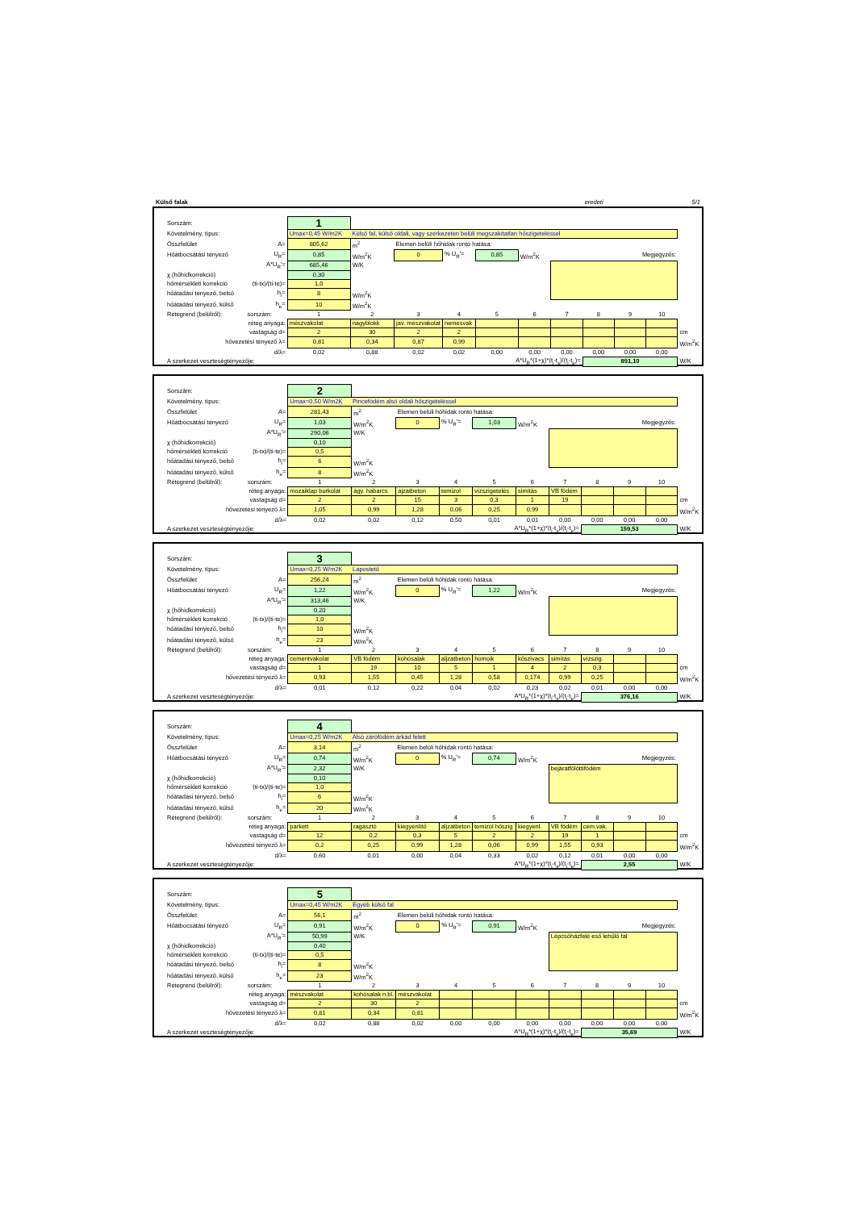Külső falak eredeti 5/1
| Sorszám: | | 1 | | | | | | | | | | |
| Követelmény, típus: | | Umax=0,45 W/m2K Külső fal, külső oldali, vagy szerkezeten belüli megszakítatlan hőszigeteléssel | | | | | | | | | | |
| Összfelület | A= | 805,62 | m<sup>2</sup> | Elemen belüli hőhidak rontó hatása: | | | | | | | | |
| Hőátbocsátási tényező | U<sub>R</sub>= | 0,85 | W/m<sup>2</sup>K | 0 | % U<sub>R</sub>'= | 0,85 | W/m<sup>2</sup>K | Megjegyzés: | | | | |
| | A*U<sub>R</sub>'= | 685,46 | W/K | | | | | | | | | |
| χ (hőhídkorrekció) | | 0,30 | | | | | | | | | | |
| hőmérsékleti korrekció | (ti-tx)/(ti-te)= | 1,0 | | | | | | | | | | |
| hőátadási tényező, belső | h<sub>i</sub>= | 8 | W/m<sup>2</sup>K | | | | | | | | | |
| hőátadási tényező, külső | h<sub>e</sub>= | 10 | W/m<sup>2</sup>K | | | | | | | | | |
| Rétegrend (belülről): | sorszám: | 1 | 2 | 3 | 4 | 5 | 6 | 7 | 8 | 9 | 10 | |
| réteg anyaga: | | mészvakolat | nagyblokk | jav. mészvakolat | nemesvak | | | | | | | |
| vastagság d= | | 2 | 30 | 2 | 2 | | | | | | | cm |
| hővezetési tényező λ= | | 0,81 | 0,34 | 0,87 | 0,99 | | | | | | | W/m<sup>2</sup>K |
| d/λ= | | 0,02 | 0,88 | 0,02 | 0,02 | 0,00 | 0,00 | 0,00 | 0,00 | 0,00 | 0,00 | |
| A szerkezet veszteségtényezője: | | A*U<sub>R</sub>*(1+χ)*(t<sub>i</sub>-t<sub>x</sub>)/(t<sub>i</sub>-t<sub>e</sub>)= | | | | | | | 891,10 | | | W/K |
| Sorszám: | | 2 | | | | | | | | | | |
| Követelmény, típus: | | Umax=0,50 W/m2K Pincefödém alsó oldali hőszigeteléssel | | | | | | | | | | |
| Összfelület | A= | 281,43 | m<sup>2</sup> | Elemen belüli hőhidak rontó hatása: | | | | | | | | |
| Hőátbocsátási tényező | U<sub>R</sub>= | 1,03 | W/m<sup>2</sup>K | 0 | % U<sub>R</sub>'= | 1,03 | W/m<sup>2</sup>K | Megjegyzés: | | | | |
| | A*U<sub>R</sub>'= | 290,06 | W/K | | | | | | | | | |
| χ (hőhídkorrekció) | | 0,10 | | | | | | | | | | |
| hőmérsékleti korrekció | (ti-tx)/(ti-te)= | 0,5 | | | | | | | | | | |
| hőátadási tényező, belső | h<sub>i</sub>= | 6 | W/m<sup>2</sup>K | | | | | | | | | |
| hőátadási tényező, külső | h<sub>e</sub>= | 8 | W/m<sup>2</sup>K | | | | | | | | | |
| Rétegrend (belülről): | sorszám: | 1 | 2 | 3 | 4 | 5 | 6 | 7 | 8 | 9 | 10 | |
| réteg anyaga: | | mozaiklap burkolat | ágy. habarcs | ajzatbeton | temizol | vízszigetelés | simítás | VB födém | | | | |
| vastagság d= | | 2 | 2 | 15 | 3 | 0,3 | 1 | 19 | | | | cm |
| hővezetési tényező λ= | | 1,05 | 0,99 | 1,28 | 0,06 | 0,25 | 0,99 | | | | | W/m<sup>2</sup>K |
| d/λ= | | 0,02 | 0,02 | 0,12 | 0,50 | 0,01 | 0,01 | 0,00 | 0,00 | 0,00 | 0,00 | |
| A szerkezet veszteségtényezője: | | A*U<sub>R</sub>*(1+χ)*(t<sub>i</sub>-t<sub>x</sub>)/(t<sub>i</sub>-t<sub>e</sub>)= | | | | | | | 159,53 | | | W/K |
| Sorszám: | | 3 | | | | | | | | | | |
| Követelmény, típus: | | Umax=0,25 W/m2K Lapostető | | | | | | | | | | |
| Összfelület | A= | 256,24 | m<sup>2</sup> | Elemen belüli hőhidak rontó hatása: | | | | | | | | |
| Hőátbocsátási tényező | U<sub>R</sub>= | 1,22 | W/m<sup>2</sup>K | 0 | % U<sub>R</sub>'= | 1,22 | W/m<sup>2</sup>K | Megjegyzés: | | | | |
| | A*U<sub>R</sub>'= | 313,46 | W/K | | | | | | | | | |
| χ (hőhídkorrekció) | | 0,20 | | | | | | | | | | |
| hőmérsékleti korrekció | (ti-tx)/(ti-te)= | 1,0 | | | | | | | | | | |
| hőátadási tényező, belső | h<sub>i</sub>= | 10 | W/m<sup>2</sup>K | | | | | | | | | |
| hőátadási tényező, külső | h<sub>e</sub>= | 23 | W/m<sup>2</sup>K | | | | | | | | | |
| Rétegrend (belülről): | sorszám: | 1 | 2 | 3 | 4 | 5 | 6 | 7 | 8 | 9 | 10 | |
| réteg anyaga: | | cementvakolat | VB födém | kohósalak | aljzatbeton | homoik | kőszivacs | simítás | vízszig. | | | |
| vastagság d= | | 1 | 19 | 10 | 5 | 1 | 4 | 2 | 0,3 | | | cm |
| hővezetési tényező λ= | | 0,93 | 1,55 | 0,45 | 1,28 | 0,58 | 0,174 | 0,99 | 0,25 | | | W/m<sup>2</sup>K |
| d/λ= | | 0,01 | 0,12 | 0,22 | 0,04 | 0,02 | 0,23 | 0,02 | 0,01 | 0,00 | 0,00 | |
| A szerkezet veszteségtényezője: | | A*U<sub>R</sub>*(1+χ)*(t<sub>i</sub>-t<sub>x</sub>)/(t<sub>i</sub>-t<sub>e</sub>)= | | | | | | | 376,16 | | | W/K |
| Sorszám: | | 4 | | | | | | | | | | |
| Követelmény, típus: | | Umax=0,25 W/m2K Alsó zárófödém árkád felett | | | | | | | | | | |
| Összfelület | A= | 3,14 | m<sup>2</sup> | Elemen belüli hőhidak rontó hatása: | | | | | | | | |
| Hőátbocsátási tényező | U<sub>R</sub>= | 0,74 | W/m<sup>2</sup>K | 0 | % U<sub>R</sub>'= | 0,74 | W/m<sup>2</sup>K | Megjegyzés: | | | | |
| | A*U<sub>R</sub>'= | 2,32 | W/K | | | | | bejáratfölöttifödém | | | | |
| χ (hőhídkorrekció) | | 0,10 | | | | | | | | | | |
| hőmérsékleti korrekció | (ti-tx)/(ti-te)= | 1,0 | | | | | | | | | | |
| hőátadási tényező, belső | h<sub>i</sub>= | 6 | W/m<sup>2</sup>K | | | | | | | | | |
| hőátadási tényező, külső | h<sub>e</sub>= | 20 | W/m<sup>2</sup>K | | | | | | | | | |
| Rétegrend (belülről): | sorszám: | 1 | 2 | 3 | 4 | 5 | 6 | 7 | 8 | 9 | 10 | |
| réteg anyaga: | | parkett | ragasztó | kiegyenlítő | aljzatbeton | temizol hőszig | kiegyenl. | VB födém | cem.vak. | | | |
| vastagság d= | | 12 | 0,2 | 0,3 | 5 | 2 | 2 | 19 | 1 | | | cm |
| hővezetési tényező λ= | | 0,2 | 0,25 | 0,99 | 1,28 | 0,06 | 0,99 | 1,55 | 0,93 | | | W/m<sup>2</sup>K |
| d/λ= | | 0,60 | 0,01 | 0,00 | 0,04 | 0,33 | 0,02 | 0,12 | 0,01 | 0,00 | 0,00 | |
| A szerkezet veszteségtényezője: | | A*U<sub>R</sub>*(1+χ)*(t<sub>i</sub>-t<sub>x</sub>)/(t<sub>i</sub>-t<sub>e</sub>)= | | | | | | | 2,55 | | | W/K |
| Sorszám: | | 5 | | | | | | | | | | |
| Követelmény, típus: | | Umax=0,45 W/m2K Egyéb külső fal | | | | | | | | | | |
| Összfelület | A= | 56,1 | m<sup>2</sup> | Elemen belüli hőhidak rontó hatása: | | | | | | | | |
| Hőátbocsátási tényező | U<sub>R</sub>= | 0,91 | W/m<sup>2</sup>K | 0 | % U<sub>R</sub>'= | 0,91 | W/m<sup>2</sup>K | Megjegyzés: | | | | |
| | A*U<sub>R</sub>'= | 50,99 | W/K | | | | | Lépcsőházfelé eső lehűlő fal | | | | |
| χ (hőhídkorrekció) | | 0,40 | | | | | | | | | | |
| hőmérsékleti korrekció | (ti-tx)/(ti-te)= | 0,5 | | | | | | | | | | |
| hőátadási tényező, belső | h<sub>i</sub>= | 8 | W/m<sup>2</sup>K | | | | | | | | | |
| hőátadási tényező, külső | h<sub>e</sub>= | 23 | W/m<sup>2</sup>K | | | | | | | | | |
| Rétegrend (belülről): | sorszám: | 1 | 2 | 3 | 4 | 5 | 6 | 7 | 8 | 9 | 10 | |
| réteg anyaga: | | mészvakolat | kohósalak n.bl. | mészvakolat | | | | | | | | |
| vastagság d= | | 2 | 30 | 2 | | | | | | | | cm |
| hővezetési tényező λ= | | 0,81 | 0,34 | 0,81 | | | | | | | | W/m<sup>2</sup>K |
| d/λ= | | 0,02 | 0,88 | 0,02 | 0,00 | 0,00 | 0,00 | 0,00 | 0,00 | 0,00 | 0,00 | |
| A szerkezet veszteségtényezője: | | A*U<sub>R</sub>*(1+χ)*(t<sub>i</sub>-t<sub>x</sub>)/(t<sub>i</sub>-t<sub>e</sub>)= | | | | | | | 35,69 | | | W/K |